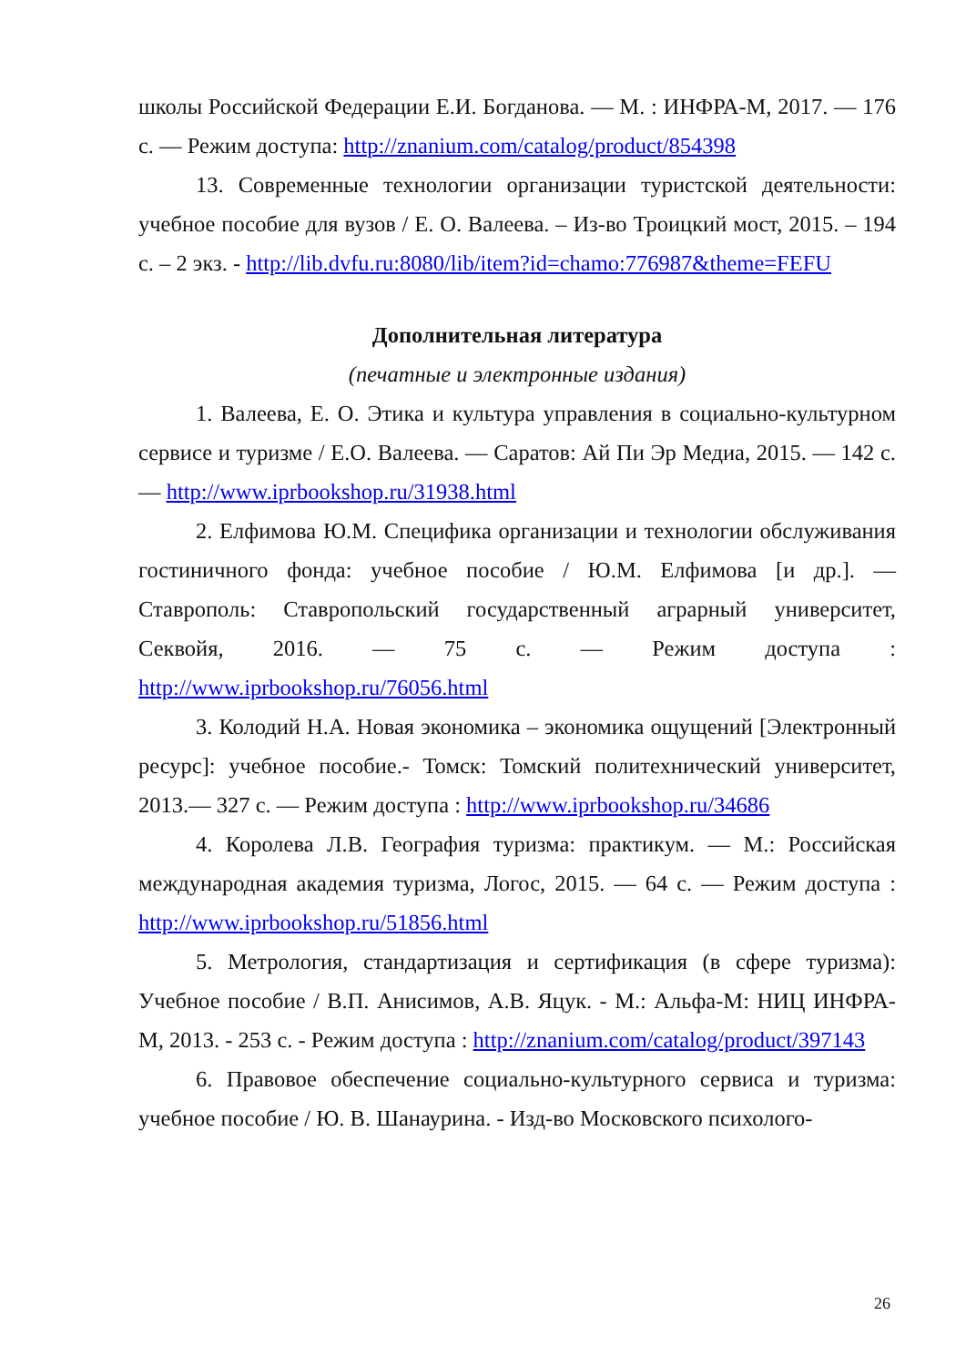школы Российской Федерации Е.И. Богданова. — М. : ИНФРА-М, 2017. — 176 с. — Режим доступа: http://znanium.com/catalog/product/854398
13. Современные технологии организации туристской деятельности: учебное пособие для вузов / Е. О. Валеева. – Из-во Троицкий мост, 2015. – 194 с. – 2 экз. - http://lib.dvfu.ru:8080/lib/item?id=chamo:776987&theme=FEFU
Дополнительная литература
(печатные и электронные издания)
1. Валеева, Е. О. Этика и культура управления в социально-культурном сервисе и туризме / Е.О. Валеева. — Саратов: Ай Пи Эр Медиа, 2015. — 142 с. — http://www.iprbookshop.ru/31938.html
2. Елфимова Ю.М. Специфика организации и технологии обслуживания гостиничного фонда: учебное пособие / Ю.М. Елфимова [и др.]. — Ставрополь: Ставропольский государственный аграрный университет, Секвойя, 2016. — 75 с. — Режим доступа : http://www.iprbookshop.ru/76056.html
3. Колодий Н.А. Новая экономика – экономика ощущений [Электронный ресурс]: учебное пособие.- Томск: Томский политехнический университет, 2013.— 327 с. — Режим доступа : http://www.iprbookshop.ru/34686
4. Королева Л.В. География туризма: практикум. — М.: Российская международная академия туризма, Логос, 2015. — 64 с. — Режим доступа : http://www.iprbookshop.ru/51856.html
5. Метрология, стандартизация и сертификация (в сфере туризма): Учебное пособие / В.П. Анисимов, А.В. Яцук. - М.: Альфа-М: НИЦ ИНФРА-М, 2013. - 253 с. - Режим доступа : http://znanium.com/catalog/product/397143
6. Правовое обеспечение социально-культурного сервиса и туризма: учебное пособие / Ю. В. Шанаурина. - Изд-во Московского психолого-
26